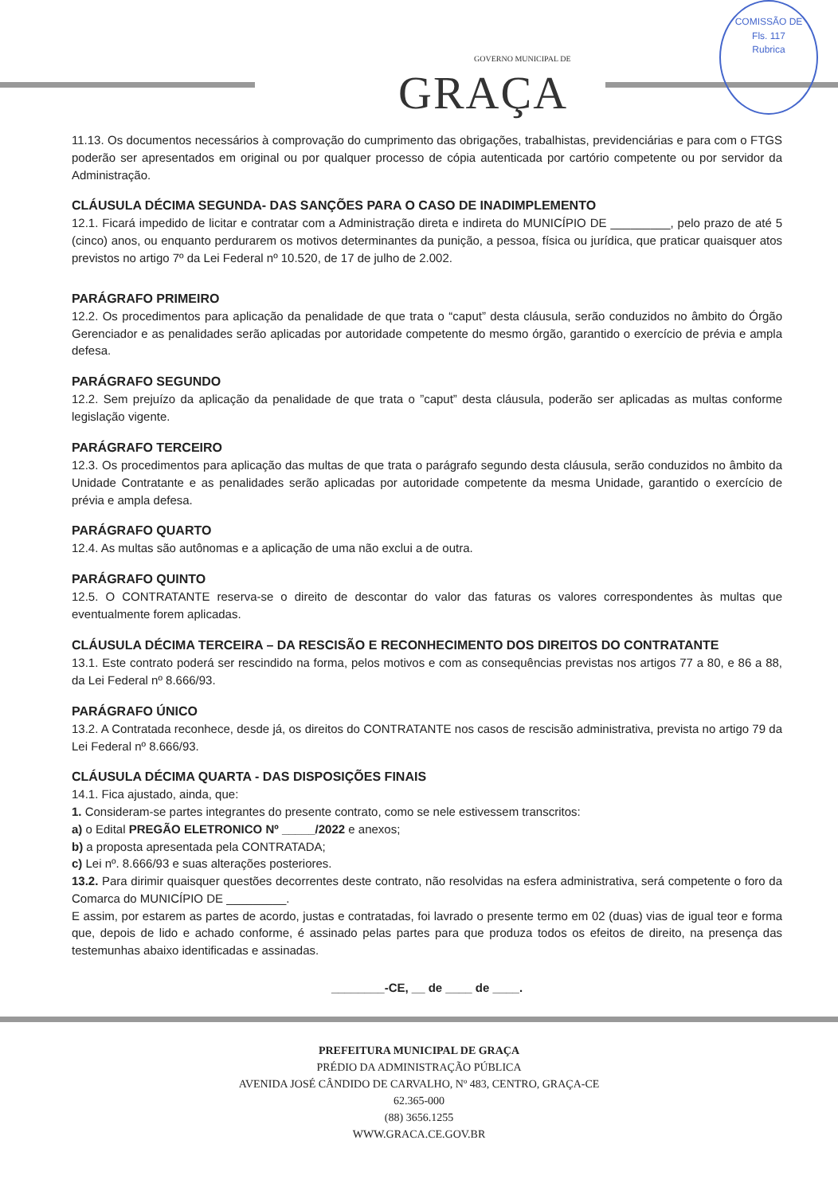GOVERNO MUNICIPAL DE
GRAÇA
COMISSÃO DE
Fls. 117
Rubrica
11.13. Os documentos necessários à comprovação do cumprimento das obrigações, trabalhistas, previdenciárias e para com o FTGS poderão ser apresentados em original ou por qualquer processo de cópia autenticada por cartório competente ou por servidor da Administração.
CLÁUSULA DÉCIMA SEGUNDA- DAS SANÇÕES PARA O CASO DE INADIMPLEMENTO
12.1. Ficará impedido de licitar e contratar com a Administração direta e indireta do MUNICÍPIO DE _________, pelo prazo de até 5 (cinco) anos, ou enquanto perdurarem os motivos determinantes da punição, a pessoa, física ou jurídica, que praticar quaisquer atos previstos no artigo 7º da Lei Federal nº 10.520, de 17 de julho de 2.002.
PARÁGRAFO PRIMEIRO
12.2. Os procedimentos para aplicação da penalidade de que trata o “caput” desta cláusula, serão conduzidos no âmbito do Órgão Gerenciador e as penalidades serão aplicadas por autoridade competente do mesmo órgão, garantido o exercício de prévia e ampla defesa.
PARÁGRAFO SEGUNDO
12.2. Sem prejuízo da aplicação da penalidade de que trata o ”caput” desta cláusula, poderão ser aplicadas as multas conforme legislação vigente.
PARÁGRAFO TERCEIRO
12.3. Os procedimentos para aplicação das multas de que trata o parágrafo segundo desta cláusula, serão conduzidos no âmbito da Unidade Contratante e as penalidades serão aplicadas por autoridade competente da mesma Unidade, garantido o exercício de prévia e ampla defesa.
PARÁGRAFO QUARTO
12.4. As multas são autônomas e a aplicação de uma não exclui a de outra.
PARÁGRAFO QUINTO
12.5. O CONTRATANTE reserva-se o direito de descontar do valor das faturas os valores correspondentes às multas que eventualmente forem aplicadas.
CLÁUSULA DÉCIMA TERCEIRA – DA RESCISÃO E RECONHECIMENTO DOS DIREITOS DO CONTRATANTE
13.1. Este contrato poderá ser rescindido na forma, pelos motivos e com as consequências previstas nos artigos 77 a 80, e 86 a 88, da Lei Federal nº 8.666/93.
PARÁGRAFO ÚNICO
13.2. A Contratada reconhece, desde já, os direitos do CONTRATANTE nos casos de rescisão administrativa, prevista no artigo 79 da Lei Federal nº 8.666/93.
CLÁUSULA DÉCIMA QUARTA - DAS DISPOSIÇÕES FINAIS
14.1. Fica ajustado, ainda, que:
1. Consideram-se partes integrantes do presente contrato, como se nele estivessem transcritos:
a) o Edital PREGÃO ELETRONICO Nº _____/2022 e anexos;
b) a proposta apresentada pela CONTRATADA;
c) Lei nº. 8.666/93 e suas alterações posteriores.
13.2. Para dirimir quaisquer questões decorrentes deste contrato, não resolvidas na esfera administrativa, será competente o foro da Comarca do MUNICÍPIO DE _________.
E assim, por estarem as partes de acordo, justas e contratadas, foi lavrado o presente termo em 02 (duas) vias de igual teor e forma que, depois de lido e achado conforme, é assinado pelas partes para que produza todos os efeitos de direito, na presença das testemunhas abaixo identificadas e assinadas.
________-CE, __ de ____ de ____.
PREFEITURA MUNICIPAL DE GRAÇA
PRÉDIO DA ADMINISTRAÇÃO PÚBLICA
AVENIDA JOSÉ CÂNDIDO DE CARVALHO, Nº 483, CENTRO, GRAÇA-CE
62.365-000
(88) 3656.1255
WWW.GRACA.CE.GOV.BR